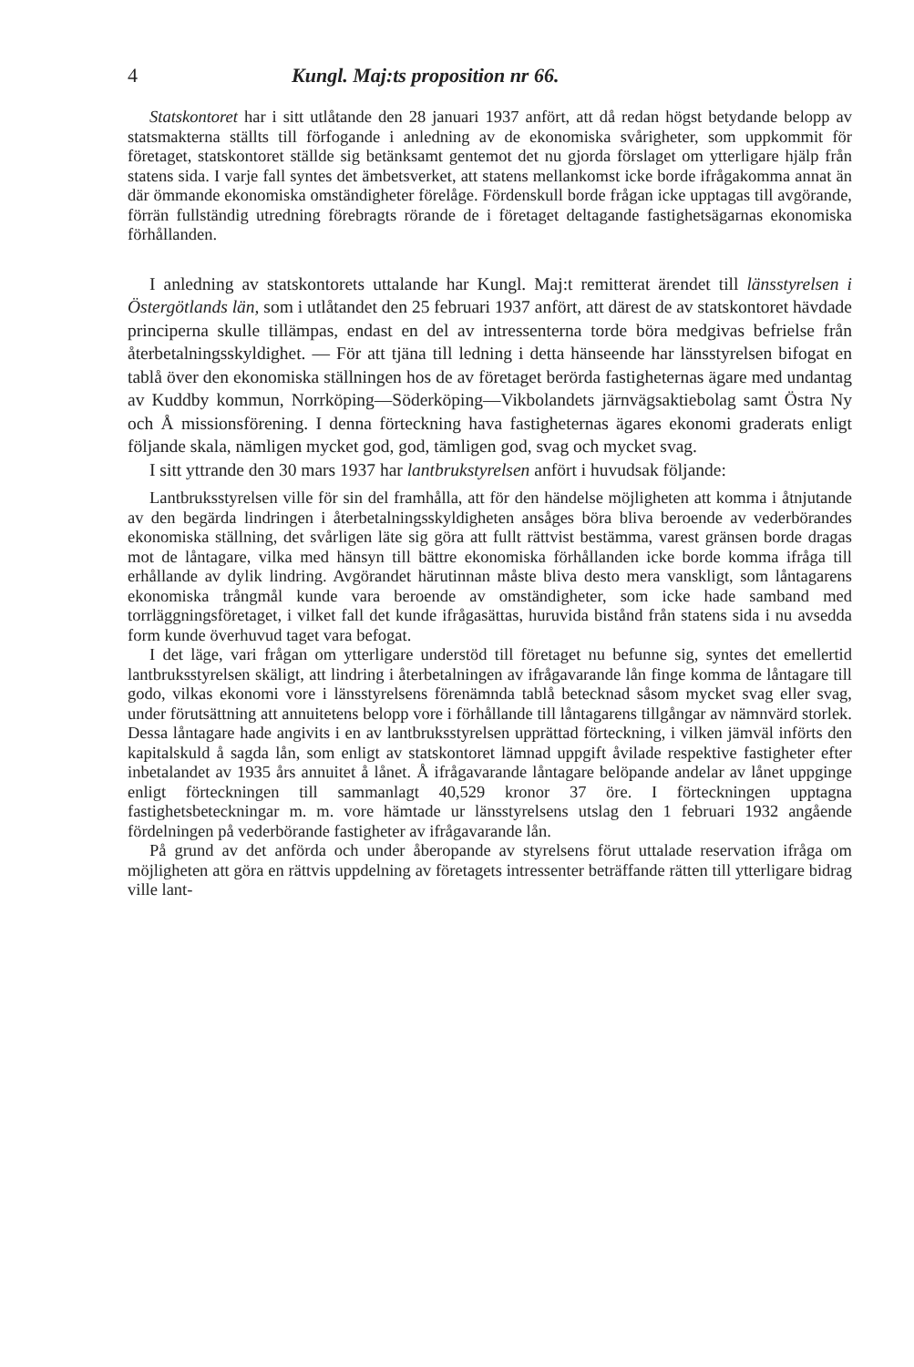4 Kungl. Maj:ts proposition nr 66.
Statskontoret har i sitt utlåtande den 28 januari 1937 anfört, att då redan högst betydande belopp av statsmakterna ställts till förfogande i anledning av de ekonomiska svårigheter, som uppkommit för företaget, statskontoret ställde sig betänksamt gentemot det nu gjorda förslaget om ytterligare hjälp från statens sida. I varje fall syntes det ämbetsverket, att statens mellankomst icke borde ifrågakomma annat än där ömmande ekonomiska omständigheter förelåge. Fördenskull borde frågan icke upptagas till avgörande, förrän fullständig utredning förebragts rörande de i företaget deltagande fastighetsägarnas ekonomiska förhållanden.
I anledning av statskontorets uttalande har Kungl. Maj:t remitterat ärendet till länsstyrelsen i Östergötlands län, som i utlåtandet den 25 februari 1937 anfört, att därest de av statskontoret hävdade principerna skulle tillämpas, endast en del av intressenterna torde böra medgivas befrielse från återbetalningsskyldighet. — För att tjäna till ledning i detta hänseende har länsstyrelsen bifogat en tablå över den ekonomiska ställningen hos de av företaget berörda fastigheternas ägare med undantag av Kuddby kommun, Norrköping—Söderköping—Vikbolandets järnvägsaktiebolag samt Östra Ny och Å missionsförening. I denna förteckning hava fastigheternas ägares ekonomi graderats enligt följande skala, nämligen mycket god, god, tämligen god, svag och mycket svag.
I sitt yttrande den 30 mars 1937 har lantbrukstyrelsen anfört i huvudsak följande:
Lantbruksstyrelsen ville för sin del framhålla, att för den händelse möjligheten att komma i åtnjutande av den begärda lindringen i återbetalningsskyldigheten ansåges böra bliva beroende av vederbörandes ekonomiska ställning, det svårligen läte sig göra att fullt rättvist bestämma, varest gränsen borde dragas mot de låntagare, vilka med hänsyn till bättre ekonomiska förhållanden icke borde komma ifråga till erhållande av dylik lindring. Avgörandet härutinnan måste bliva desto mera vanskligt, som låntagarens ekonomiska trångmål kunde vara beroende av omständigheter, som icke hade samband med torrläggningsföretaget, i vilket fall det kunde ifrågasättas, huruvida bistånd från statens sida i nu avsedda form kunde överhuvud taget vara befogat.
I det läge, vari frågan om ytterligare understöd till företaget nu befunne sig, syntes det emellertid lantbruksstyrelsen skäligt, att lindring i återbetalningen av ifrågavarande lån finge komma de låntagare till godo, vilkas ekonomi vore i länsstyrelsens förenämnda tablå betecknad såsom mycket svag eller svag, under förutsättning att annuitetens belopp vore i förhållande till låntagarens tillgångar av nämnvärd storlek. Dessa låntagare hade angivits i en av lantbruksstyrelsen upprättad förteckning, i vilken jämväl införts den kapitalskuld å sagda lån, som enligt av statskontoret lämnad uppgift åvilade respektive fastigheter efter inbetalandet av 1935 års annuitet å lånet. Å ifrågavarande låntagare belöpande andelar av lånet uppginge enligt förteckningen till sammanlagt 40,529 kronor 37 öre. I förteckningen upptagna fastighetsbeteckningar m. m. vore hämtade ur länsstyrelsens utslag den 1 februari 1932 angående fördelningen på vederbörande fastigheter av ifrågavarande lån.
På grund av det anförda och under åberopande av styrelsens förut uttalade reservation ifråga om möjligheten att göra en rättvis uppdelning av företagets intressenter beträffande rätten till ytterligare bidrag ville lant-